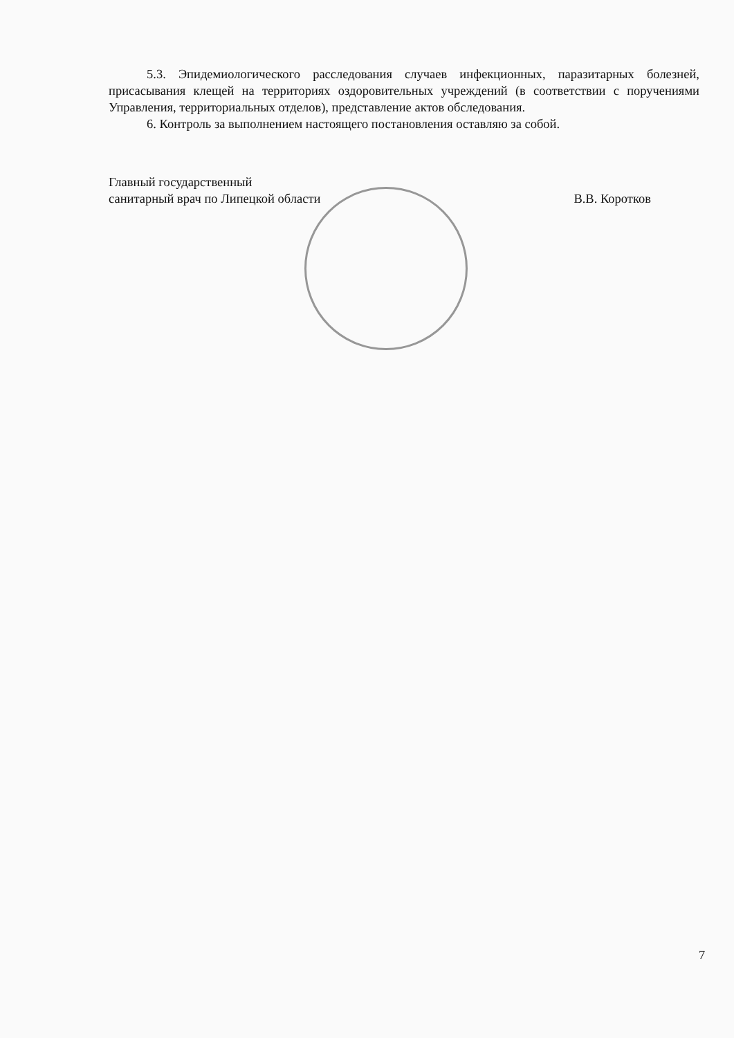5.3. Эпидемиологического расследования случаев инфекционных, паразитарных болезней, присасывания клещей на территориях оздоровительных учреждений (в соответствии с поручениями Управления, территориальных отделов), представление актов обследования.
6. Контроль за выполнением настоящего постановления оставляю за собой.
Главный государственный
санитарный врач по Липецкой области
В.В. Коротков
7